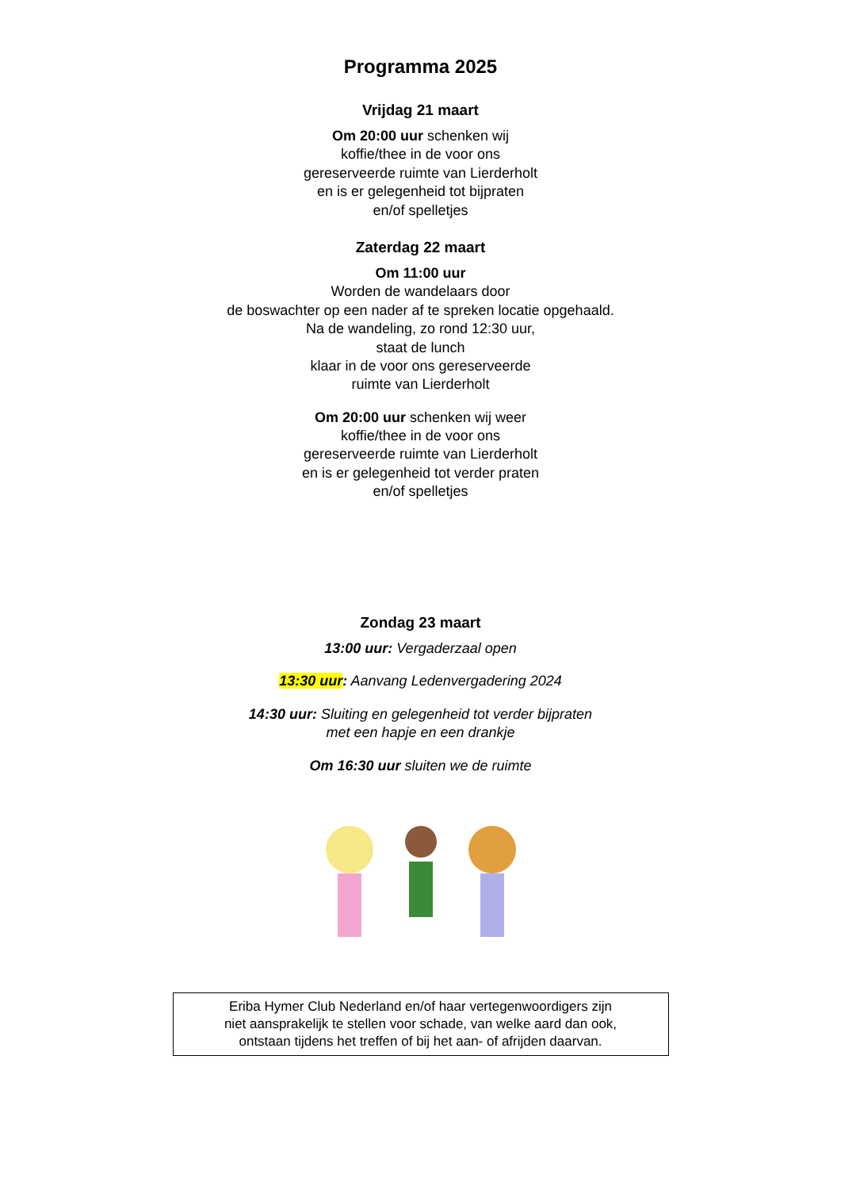Programma 2025
Vrijdag 21 maart
Om 20:00 uur schenken wij
koffie/thee in de voor ons
gereserveerde ruimte van Lierderholt
en is er gelegenheid tot bijpraten
en/of spelletjes
Zaterdag 22 maart
Om 11:00 uur
Worden de wandelaars door
de boswachter op een nader af te spreken locatie opgehaald.
Na de wandeling, zo rond 12:30 uur,
staat de lunch
klaar in de voor ons gereserveerde
ruimte van Lierderholt
Om 20:00 uur schenken wij weer
koffie/thee in de voor ons
gereserveerde ruimte van Lierderholt
en is er gelegenheid tot verder praten
en/of spelletjes
Zondag 23 maart
13:00 uur: Vergaderzaal open
13:30 uur: Aanvang Ledenvergadering 2024
14:30 uur: Sluiting en gelegenheid tot verder bijpraten
met een hapje en een drankje
Om 16:30 uur sluiten we de ruimte
Eriba Hymer Club Nederland en/of haar vertegenwoordigers zijn
niet aansprakelijk te stellen voor schade, van welke aard dan ook,
ontstaan tijdens het treffen of bij het aan- of afrijden daarvan.